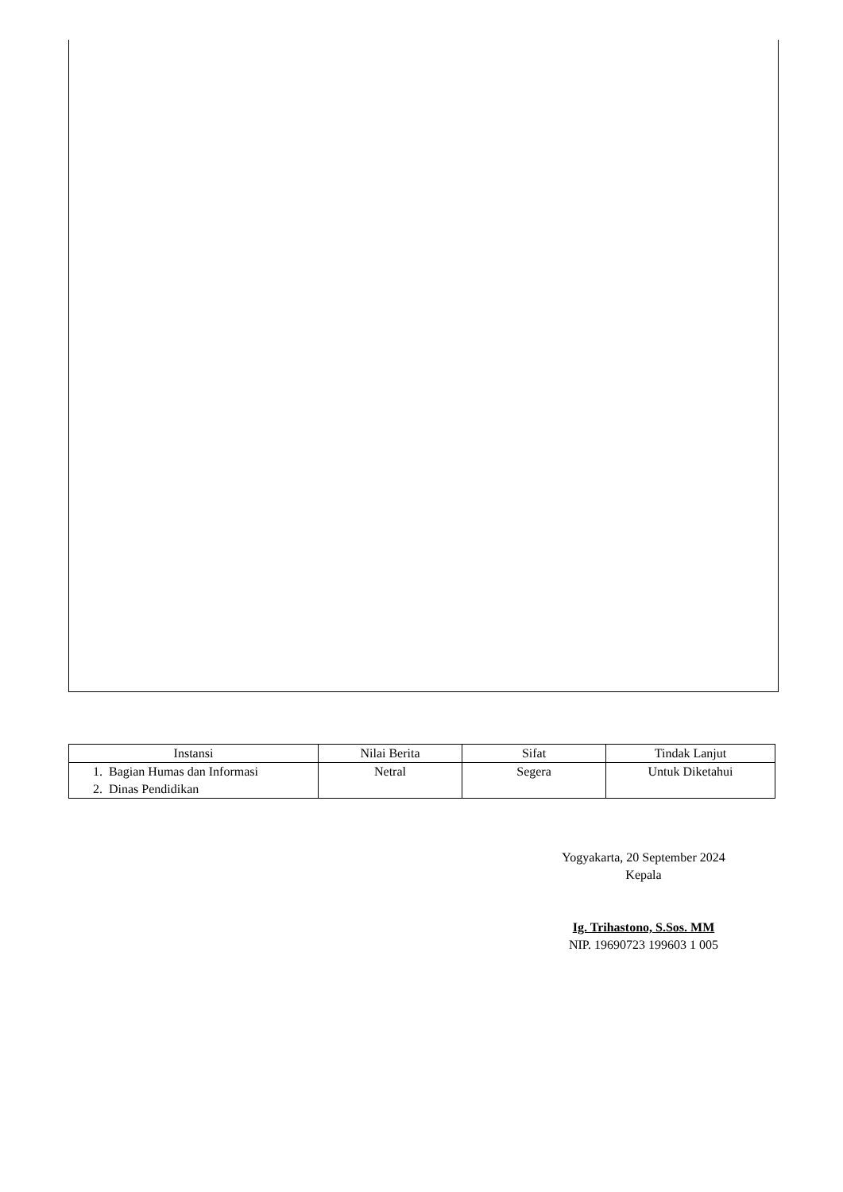| Instansi | Nilai Berita | Sifat | Tindak Lanjut |
| --- | --- | --- | --- |
| 1. Bagian Humas dan Informasi 2. Dinas Pendidikan | Netral | Segera | Untuk Diketahui |
Yogyakarta, 20 September 2024
Kepala
Ig. Trihastono, S.Sos. MM
NIP. 19690723 199603 1 005